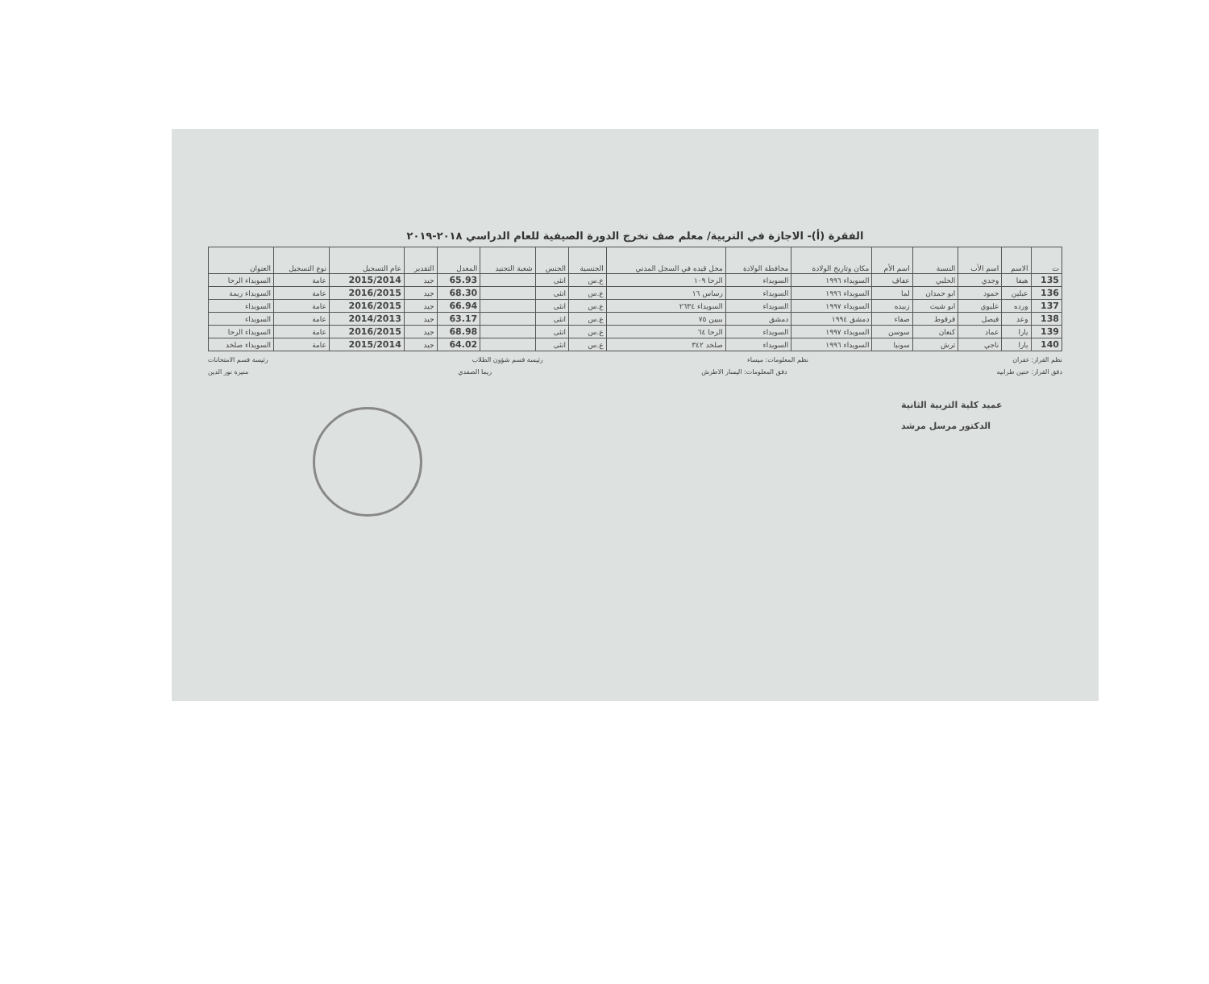الفقرة (أ)- الاجازة في التربية/ معلم صف تخرج الدورة الصيفية للعام الدراسي ٢٠١٨-٢٠١٩
| ت | الاسم | اسم الأب | النسبة | اسم الأم | مكان وتاريخ الولادة | محافظة الولادة | محل قيده في السجل المدني | الجنسية | الجنس | شعبة التجنيد | المعدل | التقدير | عام التسجيل | نوع التسجيل | العنوان |
| --- | --- | --- | --- | --- | --- | --- | --- | --- | --- | --- | --- | --- | --- | --- | --- |
| 135 | هيفا | وجدي | الحلبي | عفاف | السويداء ١٩٩٦ | السويداء | الرحا ١٠٩ | ع.س | انثى | | 65.93 | جيد | 2015/2014 | عامة | السويداء الرحا |
| 136 | عبلين | حمود | ابو حمدان | لما | السويداء ١٩٩٦ | السويداء | رساس ١٦ | ع.س | انثى | | 68.30 | جيد | 2016/2015 | عامة | السويداء ريمة |
| 137 | ورده | عليوي | ابو شيث | زبيده | السويداء ١٩٩٧ | السويداء | السويداء ٢٦٣٤ | ع.س | انثى | | 66.94 | جيد | 2016/2015 | عامة | السويداء |
| 138 | وعد | فيصل | قرقوط | صفاء | دمشق ١٩٩٤ | دمشق | ببيين ٧٥ | ع.س | انثى | | 63.17 | جيد | 2014/2013 | عامة | السويداء |
| 139 | يارا | عماد | كنعان | سوسن | السويداء ١٩٩٧ | السويداء | الرحا ٦٤ | ع.س | انثى | | 68.98 | جيد | 2016/2015 | عامة | السويداء الرحا |
| 140 | يارا | ناجي | ترش | سونيا | السويداء ١٩٩٦ | السويداء | صلخد ٣٤٢ | ع.س | انثى | | 64.02 | جيد | 2015/2014 | عامة | السويداء صلخد |
نظم القرار: غفران نظم المعلومات: ميساء رئيسة قسم شؤون الطلاب رئيسة قسم الامتحانات
دقق القرار: حنين طرابيه دقق المعلومات: اليسار الاطرش ريما الصفدي منيرة نور الدين
عميد كلية التربية الثانية
الدكتور مرسل مرشد